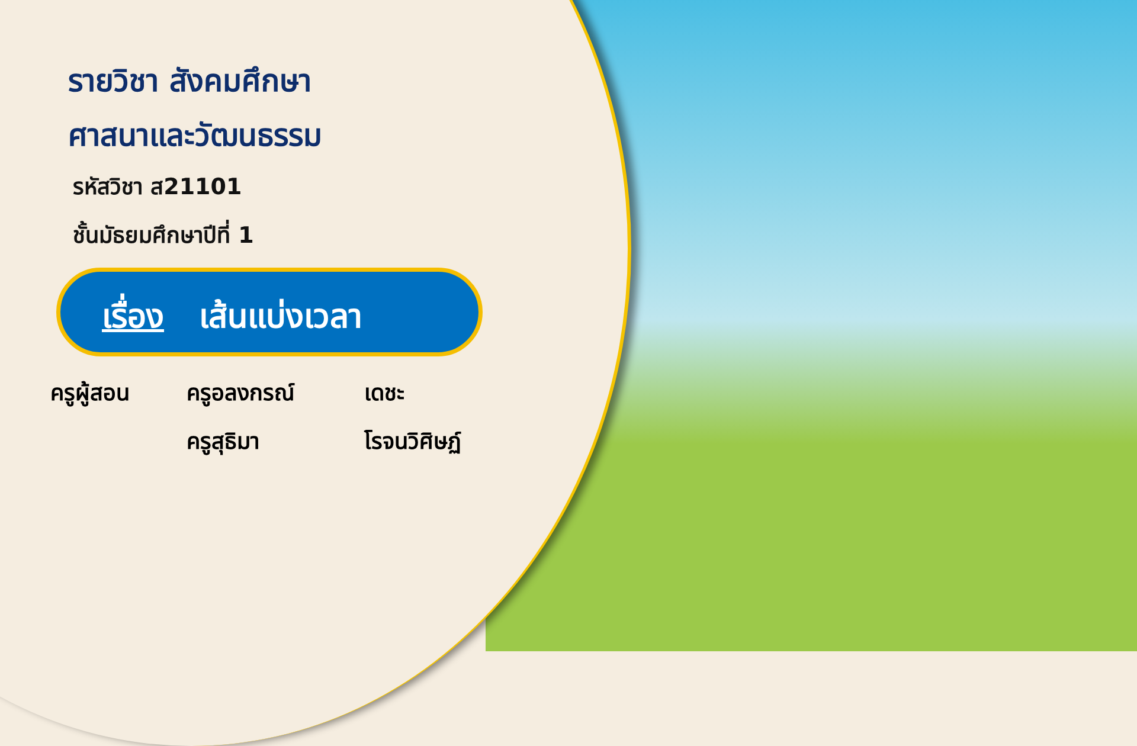รายวิชา สังคมศึกษา
ศาสนาและวัฒนธรรม
รหัสวิชา ส21101
ชั้นมัธยมศึกษาปีที่ 1
เรื่อง เส้นแบ่งเวลา
ครูผู้สอน
ครูอลงกรณ์
เดชะ
ครูสุธิมา
โรจนวิศิษฏ์